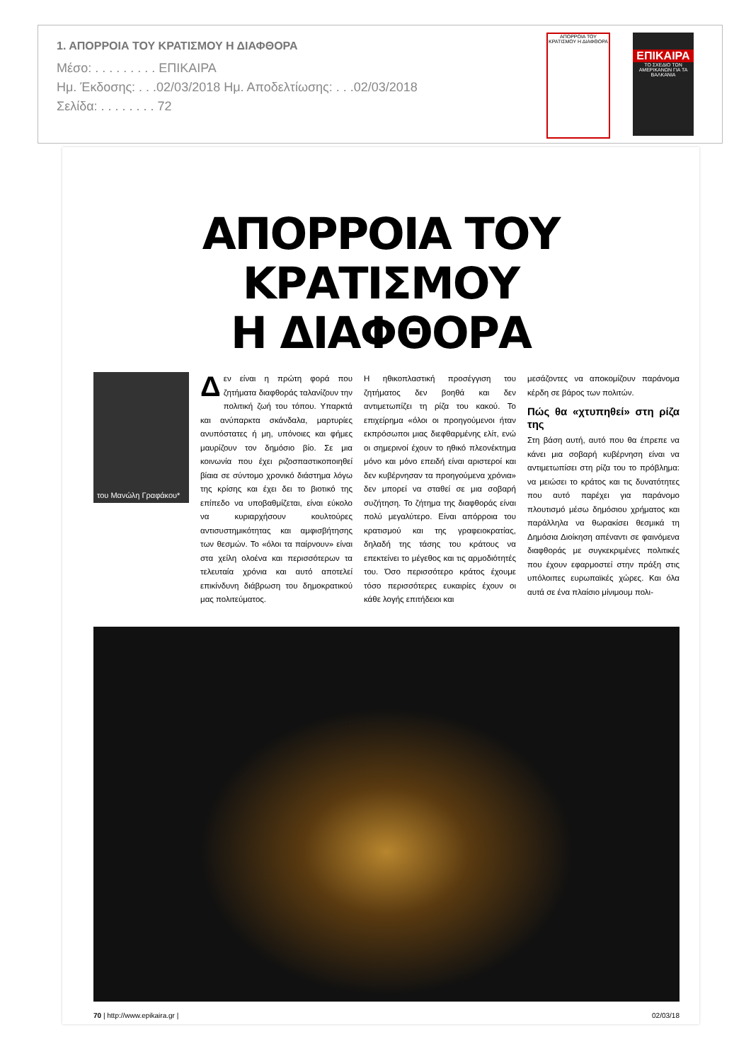1. ΑΠΟΡΡΟΙΑ ΤΟΥ ΚΡΑΤΙΣΜΟΥ Η ΔΙΑΦΘΟΡΑ
Μέσο: . . . . . . . . . ΕΠΙΚΑΙΡΑ
Ημ. Έκδοσης: . . .02/03/2018 Ημ. Αποδελτίωσης: . . .02/03/2018
Σελίδα: . . . . . . . . 72
ΑΠΟΡΡΟΙΑ ΤΟΥ ΚΡΑΤΙΣΜΟΥ Η ΔΙΑΦΘΟΡΑ
ΕΠΙΚΑΙΡΑ
ΤΟ ΣΧΕΔΙΟ ΤΩΝ ΑΜΕΡΙΚΑΝΩΝ ΓΙΑ ΤΑ ΒΑΛΚΑΝΙΑ
ΑΠΟΡΡΟΙΑ ΤΟΥ ΚΡΑΤΙΣΜΟΥ
Η ΔΙΑΦΘΟΡΑ
του Μανώλη Γραφάκου*
Δεν είναι η πρώτη φορά που ζητήματα διαφθοράς ταλανίζουν την πολιτική ζωή του τόπου. Υπαρκτά και ανύπαρκτα σκάνδαλα, μαρτυρίες ανυπόστατες ή μη, υπόνοιες και φήμες μαυρίζουν τον δημόσιο βίο. Σε μια κοινωνία που έχει ριζοσπαστικοποιηθεί βίαια σε σύντομο χρονικό διάστημα λόγω της κρίσης και έχει δει το βιοτικό της επίπεδο να υποβαθμίζεται, είναι εύκολο να κυριαρχήσουν κουλτούρες αντισυστημικότητας και αμφισβήτησης των θεσμών. Το «όλοι τα παίρνουν» είναι στα χείλη ολοένα και περισσότερων τα τελευταία χρόνια και αυτό αποτελεί επικίνδυνη διάβρωση του δημοκρατικού μας πολιτεύματος.
Η ηθικοπλαστική προσέγγιση του ζητήματος δεν βοηθά και δεν αντιμετωπίζει τη ρίζα του κακού. Το επιχείρημα «όλοι οι προηγούμενοι ήταν εκπρόσωποι μιας διεφθαρμένης ελίτ, ενώ οι σημερινοί έχουν το ηθικό πλεονέκτημα μόνο και μόνο επειδή είναι αριστεροί και δεν κυβέρνησαν τα προηγούμενα χρόνια» δεν μπορεί να σταθεί σε μια σοβαρή συζήτηση. Το ζήτημα της διαφθοράς είναι πολύ μεγαλύτερο. Είναι απόρροια του κρατισμού και της γραφειοκρατίας, δηλαδή της τάσης του κράτους να επεκτείνει το μέγεθος και τις αρμοδιότητές του. Όσο περισσότερο κράτος έχουμε τόσο περισσότερες ευκαιρίες έχουν οι κάθε λογής επιτήδειοι και
μεσάζοντες να αποκομίζουν παράνομα κέρδη σε βάρος των πολιτών.
Πώς θα «χτυπηθεί» στη ρίζα της
Στη βάση αυτή, αυτό που θα έπρεπε να κάνει μια σοβαρή κυβέρνηση είναι να αντιμετωπίσει στη ρίζα του το πρόβλημα: να μειώσει το κράτος και τις δυνατότητες που αυτό παρέχει για παράνομο πλουτισμό μέσω δημόσιου χρήματος και παράλληλα να θωρακίσει θεσμικά τη Δημόσια Διοίκηση απέναντι σε φαινόμενα διαφθοράς με συγκεκριμένες πολιτικές που έχουν εφαρμοστεί στην πράξη στις υπόλοιπες ευρωπαϊκές χώρες. Και όλα αυτά σε ένα πλαίσιο μίνιμουμ πολι-
70 | http://www.epikaira.gr | 02/03/18